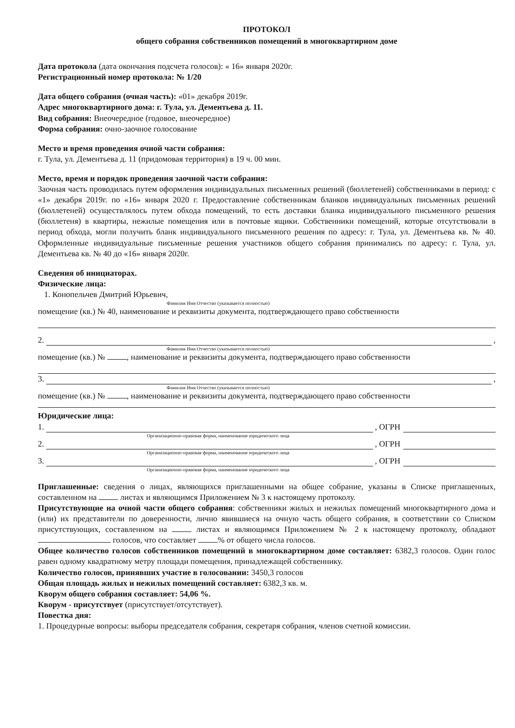ПРОТОКОЛ
общего собрания собственников помещений в многоквартирном доме
Дата протокола (дата окончания подсчета голосов): « 16» января 2020г.
Регистрационный номер протокола: № 1/20
Дата общего собрания (очная часть): «01» декабря 2019г.
Адрес многоквартирного дома: г. Тула, ул. Дементьева д. 11.
Вид собрания: Внеочередное (годовое, внеочередное)
Форма собрания: очно-заочное голосование
Место и время проведения очной части собрания:
г. Тула, ул. Дементьева д. 11 (придомовая территория) в 19 ч. 00 мин.
Место, время и порядок проведения заочной части собрания:
Заочная часть проводилась путем оформления индивидуальных письменных решений (бюллетеней) собственниками в период: с «1» декабря 2019г. по «16» января 2020 г. Предоставление собственникам бланков индивидуальных письменных решений (бюллетеней) осуществлялось путем обхода помещений, то есть доставки бланка индивидуального письменного решения (бюллетеня) в квартиры, нежилые помещения или в почтовые ящики. Собственники помещений, которые отсутствовали в период обхода, могли получить бланк индивидуального письменного решения по адресу: г. Тула, ул. Дементьева кв. № 40. Оформленные индивидуальные письменные решения участников общего собрания принимались по адресу: г. Тула, ул. Дементьева кв. № 40 до «16» января 2020г.
Сведения об инициаторах.
Физические лица:
1. Конопельчев Дмитрий Юрьевич,
Фамилия Имя Отчество (указывается полностью)
помещение (кв.) № 40, наименование и реквизиты документа, подтверждающего право собственности
2. ,
Фамилия Имя Отчество (указывается полностью)
помещение (кв.) № , наименование и реквизиты документа, подтверждающего право собственности
3. ,
Фамилия Имя Отчество (указывается полностью)
помещение (кв.) № , наименование и реквизиты документа, подтверждающего право собственности
Юридические лица:
1. , ОГРН
Организационно-правовая форма, наименование юридического лица
2. , ОГРН
Организационно-правовая форма, наименование юридического лица
3. , ОГРН
Организационно-правовая форма, наименование юридического лица
Приглашенные: сведения о лицах, являющихся приглашенными на общее собрание, указаны в Списке приглашенных, составленном на листах и являющимся Приложением № 3 к настоящему протоколу.
Присутствующие на очной части общего собрания: собственники жилых и нежилых помещений многоквартирного дома и (или) их представители по доверенности, лично явившиеся на очную часть общего собрания, в соответствии со Списком присутствующих, составленном на листах и являющимся Приложением № 2 к настоящему протоколу, обладают голосов, что составляет % от общего числа голосов.
Общее количество голосов собственников помещений в многоквартирном доме составляет: 6382,3 голосов. Один голос равен одному квадратному метру площади помещения, принадлежащей собственнику.
Количество голосов, принявших участие в голосовании: 3450,3 голосов
Общая площадь жилых и нежилых помещений составляет: 6382,3 кв. м.
Кворум общего собрания составляет: 54,06 %.
Кворум - присутствует (присутствует/отсутствует).
Повестка дня:
1. Процедурные вопросы: выборы председателя собрания, секретаря собрания, членов счетной комиссии.